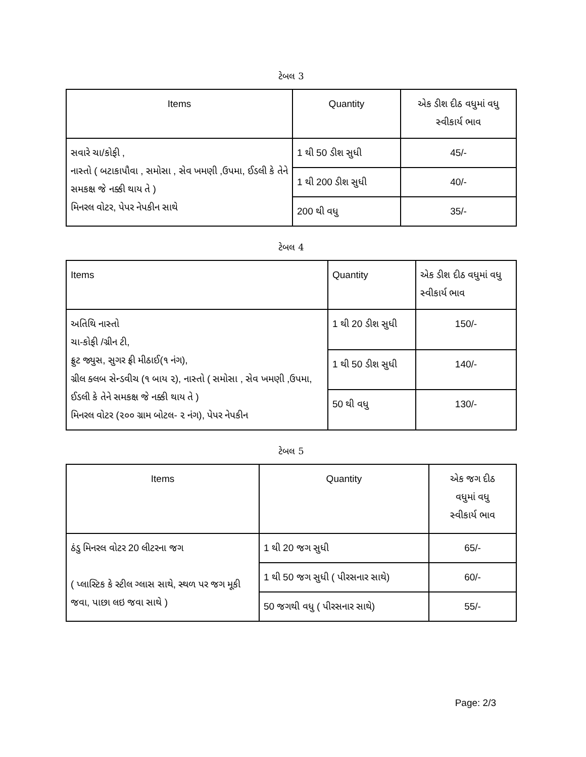ટેબલ 3
| Items | Quantity | એક ડીશ દીઠ વધુમાં વધુ સ્વીકાર્ય ભાવ |
| --- | --- | --- |
| સવારે ચા/કોફી , નાસ્તો ( બટાકાપૌવા , સમોસા , સેવ ખમણી ,ઉપમા, ઈડલી કે તેને સમકક્ષ જે નક્કી થાય તે ) મિનરલ વોટર, પેપર નેપકીન સાથે | 1 થી 50 ડીશ સુધી | 45/- |
| | 1 થી 200 ડીશ સુધી | 40/- |
| | 200 થી વધુ | 35/- |
ટેબલ 4
| Items | Quantity | એક ડીશ દીઠ વધુમાં વધુ સ્વીકાર્ય ભાવ |
| --- | --- | --- |
| અતિથિ નાસ્તો ચા-કોફી /ગ્રીન ટી, ફ્રુટ જ્યુસ, સુગર ફ્રી મીઠાઈ(૧ નંગ), ગ્રીલ ક્લબ સેન્ડવીચ (૧ બાય ૨), નાસ્તો ( સમોસા , સેવ ખમણી ,ઉપમા, ઈડલી કે તેને સમકક્ષ જે નક્કી થાય તે ) મિનરલ વોટર (૨૦૦ ગ્રામ બોટલ- ૨ નંગ), પેપર નેપકીન | 1 થી 20 ડીશ સુધી | 150/- |
| | 1 થી 50 ડીશ સુધી | 140/- |
| | 50 થી વધુ | 130/- |
ટેબલ 5
| Items | Quantity | એક જગ દીઠ વધુમાં વધુ સ્વીકાર્ય ભાવ |
| --- | --- | --- |
| ઠંડુ મિનરલ વોટર 20 લીટરના જગ ( પ્લાસ્ટિક કે સ્ટીલ ગ્લાસ સાથે, સ્થળ પર જગ મૂકી જવા, પાછા લઇ જવા સાથે ) | 1 થી 20 જગ સુધી | 65/- |
| | 1 થી 50 જગ સુધી ( પીરસનાર સાથે) | 60/- |
| | 50 જગથી વધુ ( પીરસનાર સાથે) | 55/- |
Page: 2/3